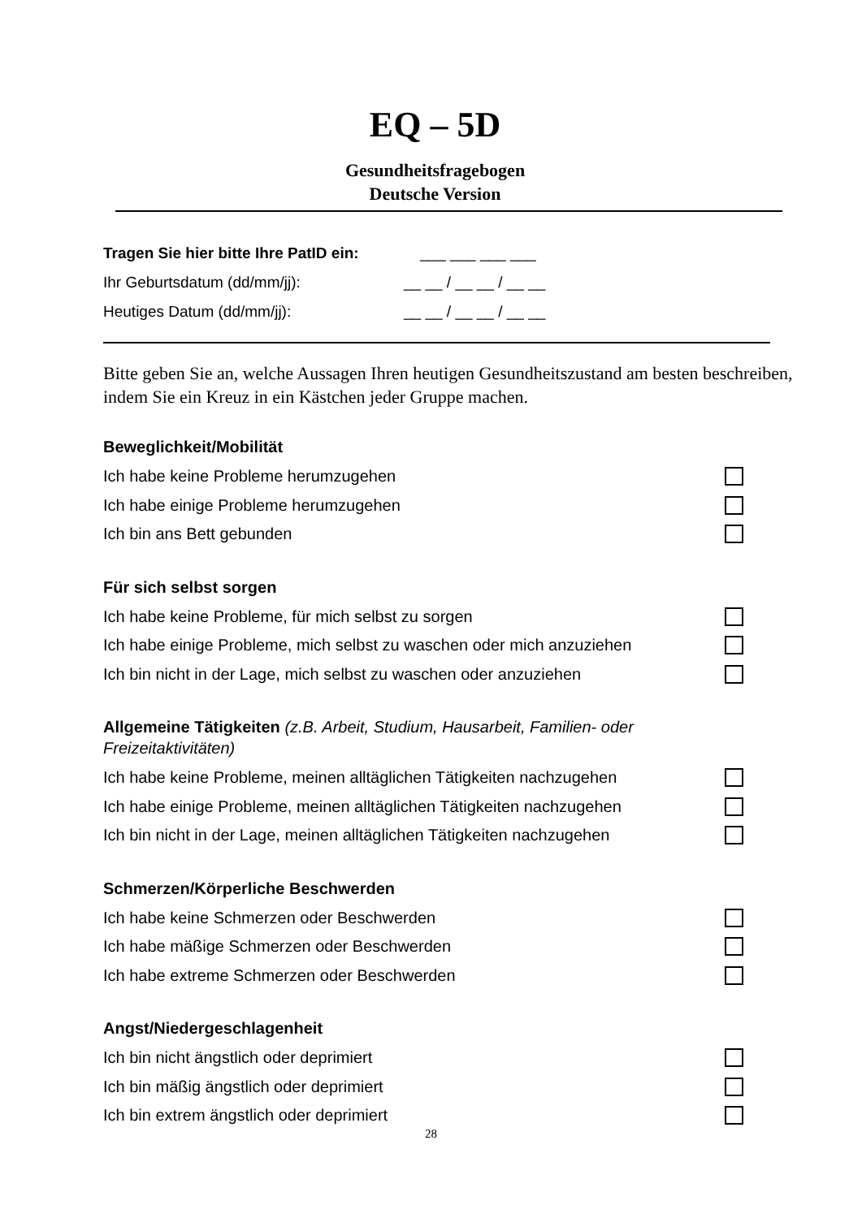EQ – 5D
Gesundheitsfragebogen
Deutsche Version
Tragen Sie hier bitte Ihre PatID ein: ___ ___ ___ ___
Ihr Geburtsdatum (dd/mm/jj): __ __ / __ __ / __ __
Heutiges Datum (dd/mm/jj): __ __ / __ __ / __ __
Bitte geben Sie an, welche Aussagen Ihren heutigen Gesundheitszustand am besten beschreiben, indem Sie ein Kreuz in ein Kästchen jeder Gruppe machen.
Beweglichkeit/Mobilität
Ich habe keine Probleme herumzugehen
Ich habe einige Probleme herumzugehen
Ich bin ans Bett gebunden
Für sich selbst sorgen
Ich habe keine Probleme, für mich selbst zu sorgen
Ich habe einige Probleme, mich selbst zu waschen oder mich anzuziehen
Ich bin nicht in der Lage, mich selbst zu waschen oder anzuziehen
Allgemeine Tätigkeiten (z.B. Arbeit, Studium, Hausarbeit, Familien- oder Freizeitaktivitäten)
Ich habe keine Probleme, meinen alltäglichen Tätigkeiten nachzugehen
Ich habe einige Probleme, meinen alltäglichen Tätigkeiten nachzugehen
Ich bin nicht in der Lage, meinen alltäglichen Tätigkeiten nachzugehen
Schmerzen/Körperliche Beschwerden
Ich habe keine Schmerzen oder Beschwerden
Ich habe mäßige Schmerzen oder Beschwerden
Ich habe extreme Schmerzen oder Beschwerden
Angst/Niedergeschlagenheit
Ich bin nicht ängstlich oder deprimiert
Ich bin mäßig ängstlich oder deprimiert
Ich bin extrem ängstlich oder deprimiert
28